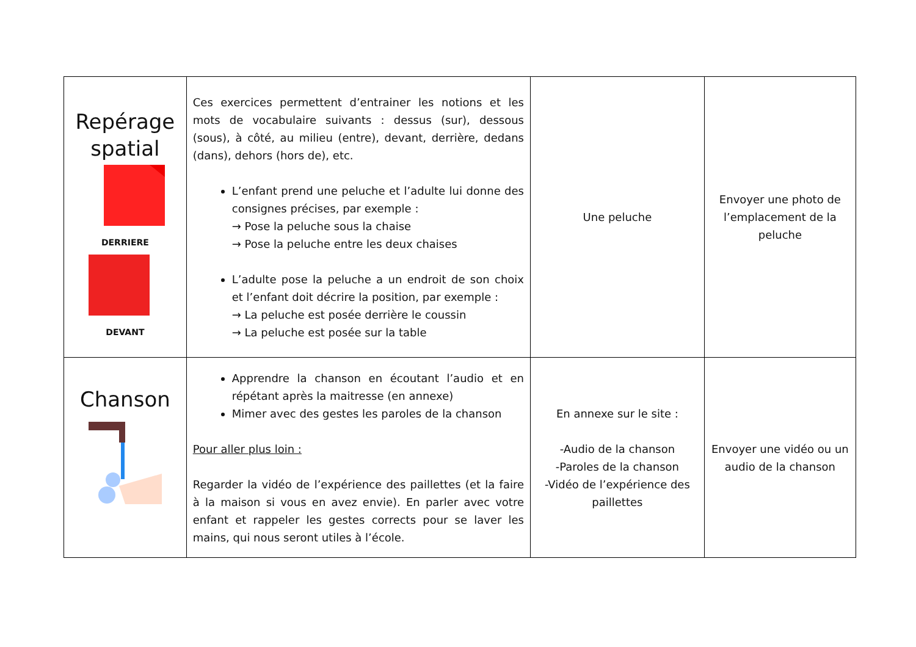| Repérage spatial DERRIERE DEVANT | Ces exercices permettent d’entrainer les notions et les mots de vocabulaire suivants : dessus (sur), dessous (sous), à côté, au milieu (entre), devant, derrière, dedans (dans), dehors (hors de), etc. L’enfant prend une peluche et l’adulte lui donne des consignes précises, par exemple : → Pose la peluche sous la chaise → Pose la peluche entre les deux chaises L’adulte pose la peluche a un endroit de son choix et l’enfant doit décrire la position, par exemple : → La peluche est posée derrière le coussin → La peluche est posée sur la table | Une peluche | Envoyer une photo de l’emplacement de la peluche |
| Chanson | Apprendre la chanson en écoutant l’audio et en répétant après la maitresse (en annexe) Mimer avec des gestes les paroles de la chanson Pour aller plus loin : Regarder la vidéo de l’expérience des paillettes (et la faire à la maison si vous en avez envie). En parler avec votre enfant et rappeler les gestes corrects pour se laver les mains, qui nous seront utiles à l’école. | En annexe sur le site : -Audio de la chanson -Paroles de la chanson -Vidéo de l’expérience des paillettes | Envoyer une vidéo ou un audio de la chanson |